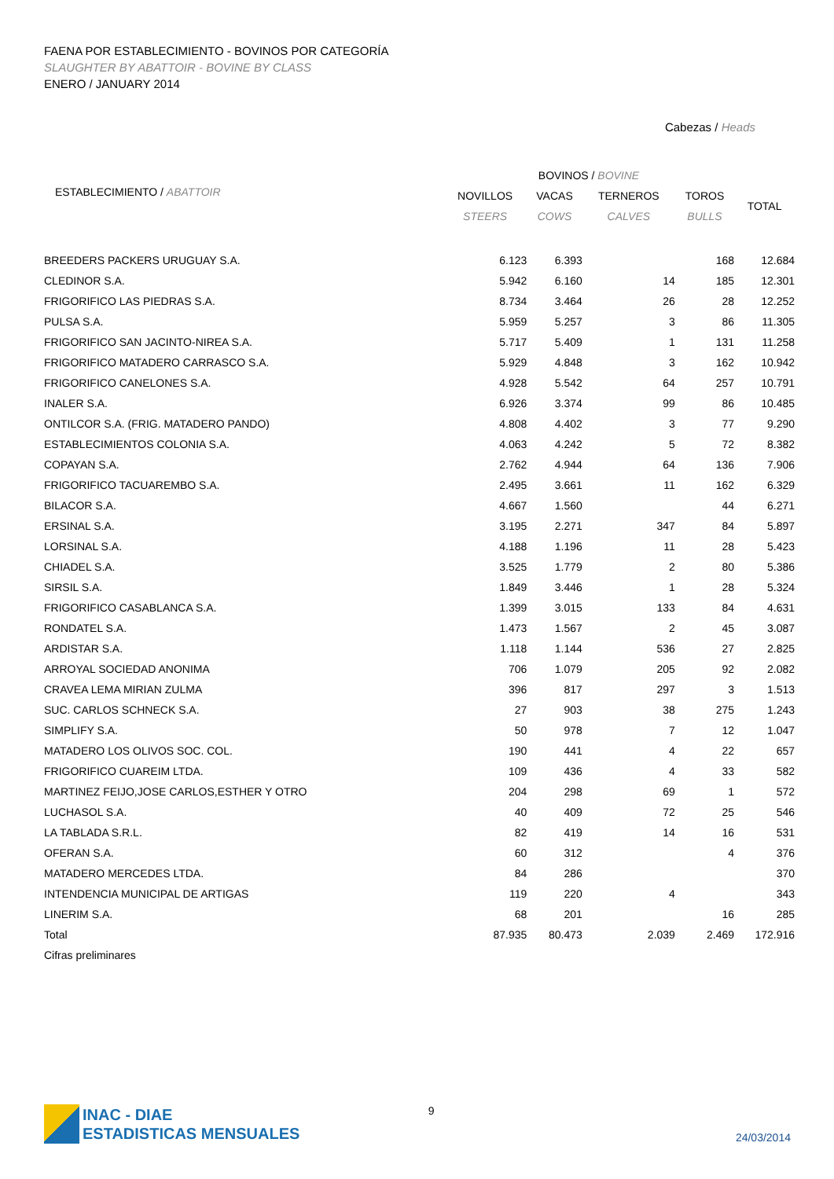FAENA POR ESTABLECIMIENTO - BOVINOS POR CATEGORÍA
SLAUGHTER BY ABATTOIR - BOVINE BY CLASS
ENERO / JANUARY 2014
Cabezas / Heads
| | BOVINOS / BOVINE | | | | |
| --- | --- | --- | --- | --- | --- |
| ESTABLECIMIENTO / ABATTOIR | NOVILLOS | VACAS | TERNEROS | TOROS | TOTAL |
| | STEERS | COWS | CALVES | BULLS | |
| BREEDERS PACKERS URUGUAY S.A. | 6.123 | 6.393 | | 168 | 12.684 |
| CLEDINOR S.A. | 5.942 | 6.160 | 14 | 185 | 12.301 |
| FRIGORIFICO LAS PIEDRAS S.A. | 8.734 | 3.464 | 26 | 28 | 12.252 |
| PULSA S.A. | 5.959 | 5.257 | 3 | 86 | 11.305 |
| FRIGORIFICO SAN JACINTO-NIREA S.A. | 5.717 | 5.409 | 1 | 131 | 11.258 |
| FRIGORIFICO MATADERO CARRASCO S.A. | 5.929 | 4.848 | 3 | 162 | 10.942 |
| FRIGORIFICO CANELONES S.A. | 4.928 | 5.542 | 64 | 257 | 10.791 |
| INALER S.A. | 6.926 | 3.374 | 99 | 86 | 10.485 |
| ONTILCOR S.A. (FRIG. MATADERO PANDO) | 4.808 | 4.402 | 3 | 77 | 9.290 |
| ESTABLECIMIENTOS COLONIA S.A. | 4.063 | 4.242 | 5 | 72 | 8.382 |
| COPAYAN S.A. | 2.762 | 4.944 | 64 | 136 | 7.906 |
| FRIGORIFICO TACUAREMBO S.A. | 2.495 | 3.661 | 11 | 162 | 6.329 |
| BILACOR S.A. | 4.667 | 1.560 | | 44 | 6.271 |
| ERSINAL S.A. | 3.195 | 2.271 | 347 | 84 | 5.897 |
| LORSINAL S.A. | 4.188 | 1.196 | 11 | 28 | 5.423 |
| CHIADEL S.A. | 3.525 | 1.779 | 2 | 80 | 5.386 |
| SIRSIL S.A. | 1.849 | 3.446 | 1 | 28 | 5.324 |
| FRIGORIFICO CASABLANCA S.A. | 1.399 | 3.015 | 133 | 84 | 4.631 |
| RONDATEL S.A. | 1.473 | 1.567 | 2 | 45 | 3.087 |
| ARDISTAR S.A. | 1.118 | 1.144 | 536 | 27 | 2.825 |
| ARROYAL SOCIEDAD ANONIMA | 706 | 1.079 | 205 | 92 | 2.082 |
| CRAVEA LEMA MIRIAN ZULMA | 396 | 817 | 297 | 3 | 1.513 |
| SUC. CARLOS SCHNECK S.A. | 27 | 903 | 38 | 275 | 1.243 |
| SIMPLIFY S.A. | 50 | 978 | 7 | 12 | 1.047 |
| MATADERO LOS OLIVOS SOC. COL. | 190 | 441 | 4 | 22 | 657 |
| FRIGORIFICO CUAREIM LTDA. | 109 | 436 | 4 | 33 | 582 |
| MARTINEZ FEIJO,JOSE CARLOS,ESTHER Y OTRO | 204 | 298 | 69 | 1 | 572 |
| LUCHASOL S.A. | 40 | 409 | 72 | 25 | 546 |
| LA TABLADA S.R.L. | 82 | 419 | 14 | 16 | 531 |
| OFERAN S.A. | 60 | 312 | | 4 | 376 |
| MATADERO MERCEDES LTDA. | 84 | 286 | | | 370 |
| INTENDENCIA MUNICIPAL DE ARTIGAS | 119 | 220 | 4 | | 343 |
| LINERIM S.A. | 68 | 201 | | 16 | 285 |
| Total | 87.935 | 80.473 | 2.039 | 2.469 | 172.916 |
| Cifras preliminares | | | | | |
INAC - DIAE
ESTADISTICAS MENSUALES
9
24/03/2014